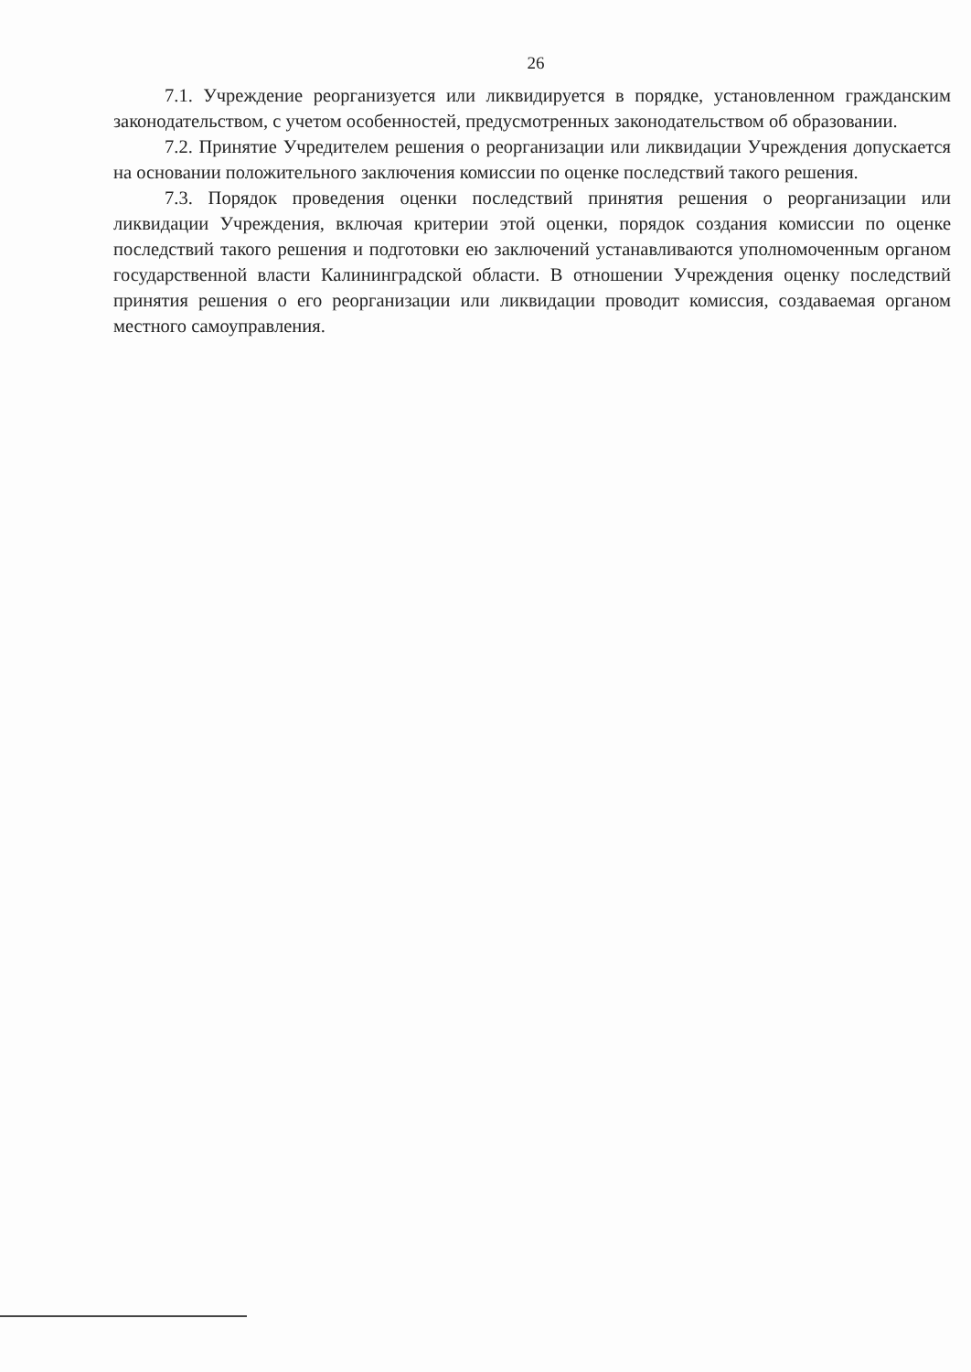26
7.1. Учреждение реорганизуется или ликвидируется в порядке, установленном гражданским законодательством, с учетом особенностей, предусмотренных законодательством об образовании.
7.2. Принятие Учредителем решения о реорганизации или ликвидации Учреждения допускается на основании положительного заключения комиссии по оценке последствий такого решения.
7.3. Порядок проведения оценки последствий принятия решения о реорганизации или ликвидации Учреждения, включая критерии этой оценки, порядок создания комиссии по оценке последствий такого решения и подготовки ею заключений устанавливаются уполномоченным органом государственной власти Калининградской области. В отношении Учреждения оценку последствий принятия решения о его реорганизации или ликвидации проводит комиссия, создаваемая органом местного самоуправления.